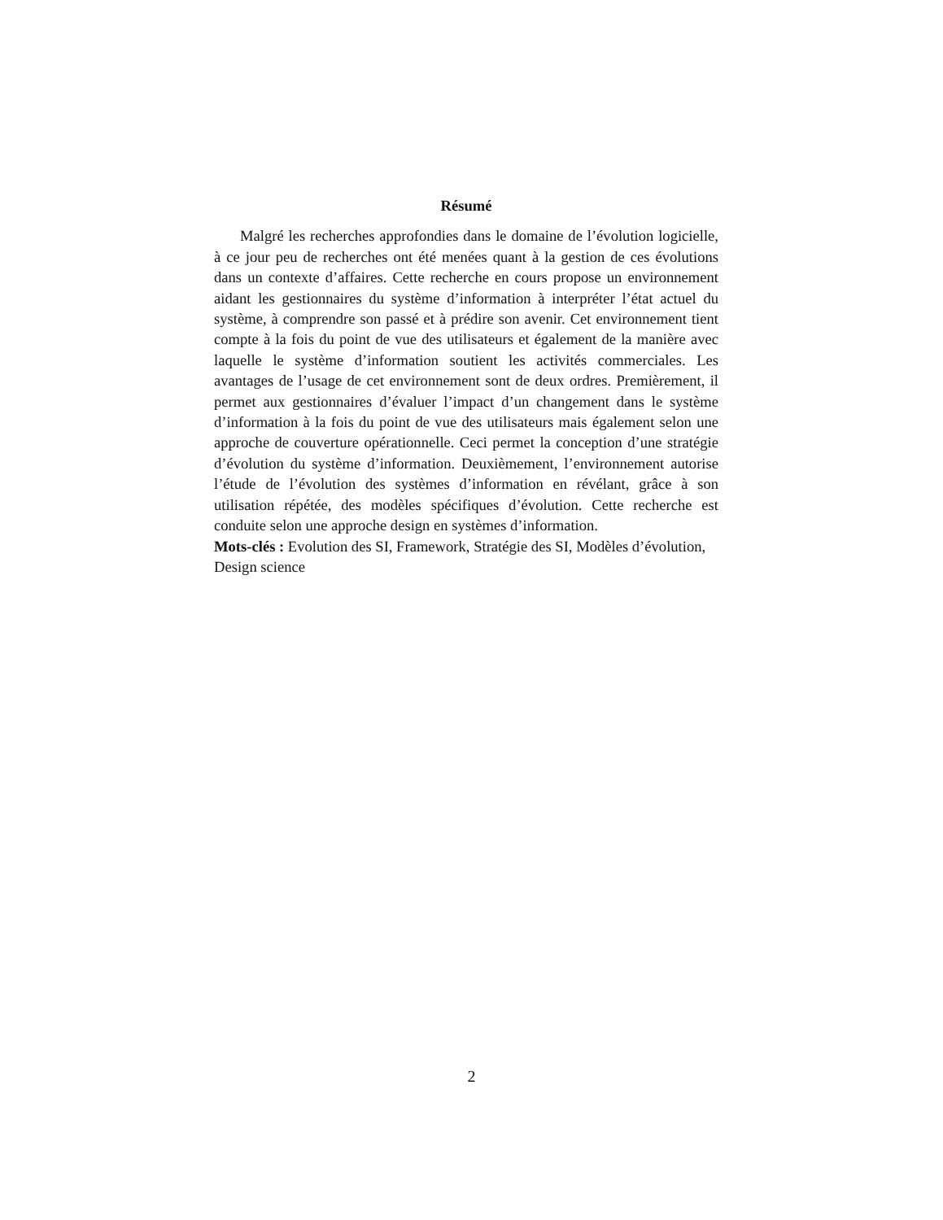Résumé
Malgré les recherches approfondies dans le domaine de l’évolution logicielle, à ce jour peu de recherches ont été menées quant à la gestion de ces évolutions dans un contexte d’affaires. Cette recherche en cours propose un environnement aidant les gestionnaires du système d’information à interpréter l’état actuel du système, à comprendre son passé et à prédire son avenir. Cet environnement tient compte à la fois du point de vue des utilisateurs et également de la manière avec laquelle le système d’information soutient les activités commerciales. Les avantages de l’usage de cet environnement sont de deux ordres. Premièrement, il permet aux gestionnaires d’évaluer l’impact d’un changement dans le système d’information à la fois du point de vue des utilisateurs mais également selon une approche de couverture opérationnelle. Ceci permet la conception d’une stratégie d’évolution du système d’information. Deuxièmement, l’environnement autorise l’étude de l’évolution des systèmes d’information en révélant, grâce à son utilisation répétée, des modèles spécifiques d’évolution. Cette recherche est conduite selon une approche design en systèmes d’information.
Mots-clés : Evolution des SI, Framework, Stratégie des SI, Modèles d’évolution, Design science
2